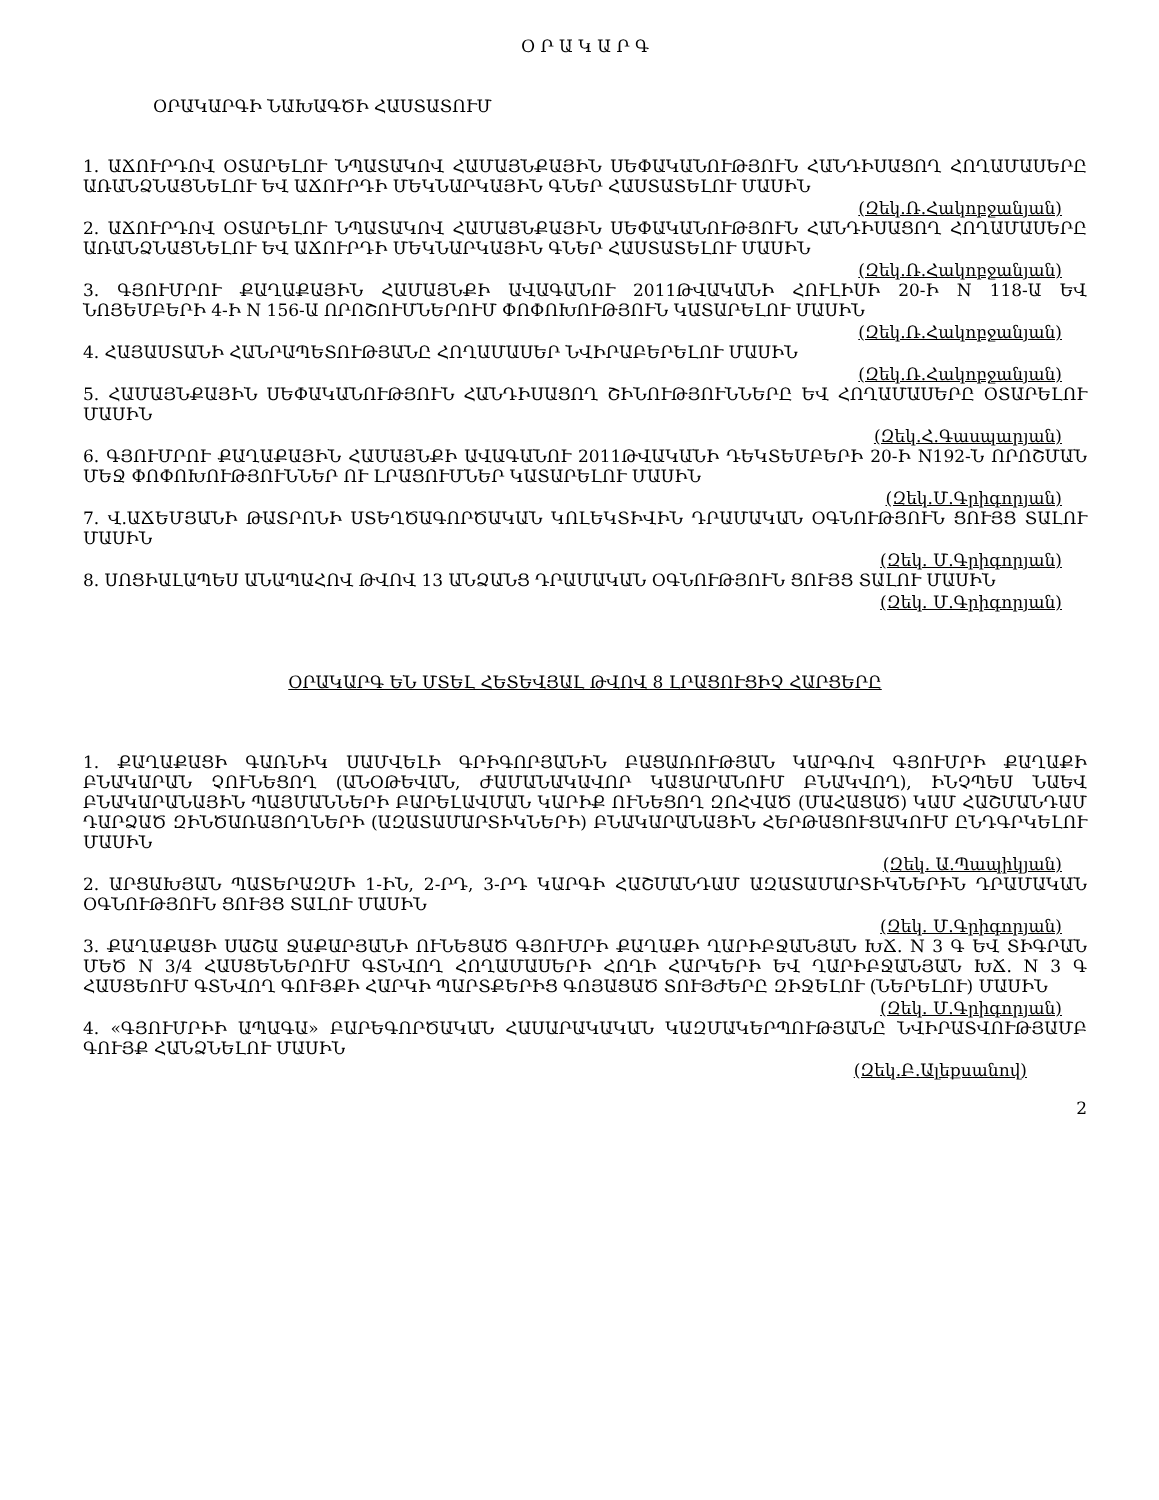Օ Ր Ա Կ Ա Ր Գ
ՕՐԱԿԱՐԳԻ ՆԱԽԱԳԾԻ ՀԱՍՏԱՏՈՒՄ
1. ԱՃՈՒՐԴՈՎ ՕՏԱՐԵԼՈՒ ՆՊԱՏԱԿՈՎ ՀԱՄԱՅՆՔԱՅԻՆ ՍԵՓԱԿԱՆՈՒԹՅՈՒՆ ՀԱՆԴԻՍԱՑՈՂ ՀՈՂԱՄԱՍԵՐԸ ԱՌԱՆՁՆԱՑՆԵԼՈՒ ԵՎ ԱՃՈՒՐԴԻ ՄԵԿՆԱՐԿԱՅԻՆ ԳՆԵՐ ՀԱՍՏԱՏԵԼՈՒ ՄԱՍԻՆ
(Զեկ.Ռ.Հակոբջանյան)
2. ԱՃՈՒՐԴՈՎ ՕՏԱՐԵԼՈՒ ՆՊԱՏԱԿՈՎ ՀԱՄԱՅՆՔԱՅԻՆ ՍԵՓԱԿԱՆՈՒԹՅՈՒՆ ՀԱՆԴԻՍԱՑՈՂ ՀՈՂԱՄԱՍԵՐԸ ԱՌԱՆՁՆԱՑՆԵԼՈՒ ԵՎ ԱՃՈՒՐԴԻ ՄԵԿՆԱՐԿԱՅԻՆ ԳՆԵՐ ՀԱՍՏԱՏԵԼՈՒ ՄԱՍԻՆ
(Զեկ.Ռ.Հակոբջանյան)
3. ԳՅՈՒՄՐՈՒ ՔԱՂԱՔԱՅԻՆ ՀԱՄԱՅՆՔԻ ԱՎԱԳԱՆՈՒ 2011ԹՎԱԿԱՆԻ ՀՈՒԼԻՍԻ 20-Ի N 118-Ա ԵՎ ՆՈՅԵՄԲԵՐԻ 4-Ի N 156-Ա ՈՐՈՇՈՒՄՆԵՐՈՒՄ ՓՈՓՈԽՈՒԹՅՈՒՆ ԿԱՏԱՐԵԼՈՒ ՄԱՍԻՆ
(Զեկ.Ռ.Հակոբջանյան)
4. ՀԱՅԱՍՏԱՆԻ ՀԱՆՐԱՊԵՏՈՒԹՅԱՆԸ ՀՈՂԱՄԱՍԵՐ ՆՎԻՐԱԲԵՐԵԼՈՒ ՄԱՍԻՆ
(Զեկ.Ռ.Հակոբջանյան)
5. ՀԱՄԱՅՆՔԱՅԻՆ ՍԵՓԱԿԱՆՈՒԹՅՈՒՆ ՀԱՆԴԻՍԱՑՈՂ ՇԻՆՈՒԹՅՈՒՆՆԵՐԸ ԵՎ ՀՈՂԱՄԱՍԵՐԸ ՕՏԱՐԵԼՈՒ ՄԱՍԻՆ
(Զեկ.Հ.Գասպարյան)
6. ԳՅՈՒՄՐՈՒ ՔԱՂԱՔԱՅԻՆ ՀԱՄԱՅՆՔԻ ԱՎԱԳԱՆՈՒ 2011ԹՎԱԿԱՆԻ ԴԵԿՏԵՄԲԵՐԻ 20-Ի N192-Ն ՈՐՈՇՄԱՆ ՄԵՋ ՓՈՓՈԽՈՒԹՅՈՒՆՆԵՐ ՈՒ ԼՐԱՑՈՒՄՆԵՐ ԿԱՏԱՐԵԼՈՒ ՄԱՍԻՆ
(Զեկ.Մ.Գրիգորյան)
7. Վ.ԱՃԵՄՅԱՆԻ ԹԱՏՐՈՆԻ ՍՏԵՂԾԱԳՈՐԾԱԿԱՆ ԿՈԼԵԿՏԻՎԻՆ ԴՐԱՄԱԿԱՆ ՕԳՆՈՒԹՅՈՒՆ ՑՈՒՅՑ ՏԱԼՈՒ ՄԱՍԻՆ
(Զեկ. Մ.Գրիգորյան)
8. ՍՈՑԻԱԼԱՊԵՍ ԱՆԱՊԱՀՈՎ ԹՎՈՎ 13 ԱՆՁԱՆՑ ԴՐԱՄԱԿԱՆ ՕԳՆՈՒԹՅՈՒՆ ՑՈՒՅՑ ՏԱԼՈՒ ՄԱՍԻՆ
(Զեկ. Մ.Գրիգորյան)
ՕՐԱԿԱՐԳ ԵՆ ՄՏԵԼ ՀԵՏԵՎՅԱԼ ԹՎՈՎ 8 ԼՐԱՑՈՒՑԻՉ ՀԱՐՑԵՐԸ
1. ՔԱՂԱՔԱՑԻ ԳԱՌՆԻԿ ՍԱՄՎԵԼԻ ԳՐԻԳՈՐՅԱՆԻՆ ԲԱՑԱՌՈՒԹՅԱՆ ԿԱՐԳՈՎ ԳՅՈՒՄՐԻ ՔԱՂԱՔԻ ԲՆԱԿԱՐԱՆ ՉՈՒՆԵՑՈՂ (ԱՆՕԹԵՎԱՆ, ԺԱՄԱՆԱԿԱՎՈՐ ԿԱՑԱՐԱՆՈՒՄ ԲՆԱԿՎՈՂ), ԻՆՉՊԵՍ ՆԱԵՎ ԲՆԱԿԱՐԱՆԱՅԻՆ ՊԱՅՄԱՆՆԵՐԻ ԲԱՐԵԼԱՎՄԱՆ ԿԱՐԻՔ ՈՒՆԵՑՈՂ ԶՈՀՎԱԾ (ՄԱՀԱՑԱԾ) ԿԱՄ ՀԱՇՄԱՆԴԱՄ ԴԱՐՁԱԾ ԶԻՆԾԱՌԱՅՈՂՆԵՐԻ (ԱԶԱՏԱՄԱՐՏԻԿՆԵՐԻ) ԲՆԱԿԱՐԱՆԱՅԻՆ ՀԵՐԹԱՑՈՒՑԱԿՈՒՄ ԸՆԴԳՐԿԵԼՈՒ ՄԱՍԻՆ
(Զեկ. Ա.Պապիկյան)
2. ԱՐՑԱԽՅԱՆ ՊԱՏԵՐԱԶՄԻ 1-ԻՆ, 2-ՐԴ, 3-ՐԴ ԿԱՐԳԻ ՀԱՇՄԱՆԴԱՄ ԱԶԱՏԱՄԱՐՏԻԿՆԵՐԻՆ ԴՐԱՄԱԿԱՆ ՕԳՆՈՒԹՅՈՒՆ ՑՈՒՅՑ ՏԱԼՈՒ ՄԱՍԻՆ
(Զեկ. Մ.Գրիգորյան)
3. ՔԱՂԱՔԱՑԻ ՍԱՇԱ ՋԱՔԱՐՅԱՆԻ ՈՒՆԵՑԱԾ ԳՅՈՒՄՐԻ ՔԱՂԱՔԻ ՂԱՐԻԲՋԱՆՅԱՆ ԽՃ. N 3 Գ ԵՎ ՏԻԳՐԱՆ ՄԵԾ N 3/4 ՀԱՍՑԵՆԵՐՈՒՄ ԳՏՆՎՈՂ ՀՈՂԱՄԱՍԵՐԻ ՀՈՂԻ ՀԱՐԿԵՐԻ ԵՎ ՂԱՐԻԲՋԱՆՅԱՆ ԽՃ. N 3 Գ ՀԱՍՑԵՈՒՄ ԳՏՆՎՈՂ ԳՈՒՅՔԻ ՀԱՐԿԻ ՊԱՐՏՔԵՐԻՑ ԳՈՅԱՑԱԾ ՏՈՒՅԺԵՐԸ ԶԻՋԵԼՈՒ (ՆԵՐԵԼՈՒ) ՄԱՍԻՆ
(Զեկ. Մ.Գրիգորյան)
4. «ԳՅՈՒՄՐԻԻ ԱՊԱԳԱ» ԲԱՐԵԳՈՐԾԱԿԱՆ ՀԱՍԱՐԱԿԱԿԱՆ ԿԱԶՄԱԿԵՐՊՈՒԹՅԱՆԸ ՆՎԻՐԱՏՎՈՒԹՅԱՄԲ ԳՈՒՅՔ ՀԱՆՁՆԵԼՈՒ ՄԱՍԻՆ
(Զեկ.Բ.Ալեքսանով)
2